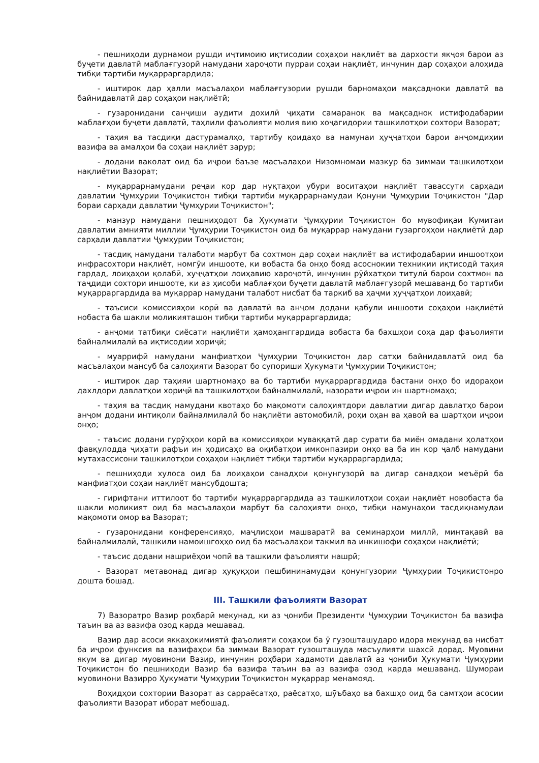- пешниҳоди дурнамои рушди иҷтимоию иқтисодии соҳаҳои нақлиёт ва дархости якҷоя барои аз буҷети давлатӣ маблағгузорӣ намудани хароҷоти пурраи соҳаи нақлиёт, инчунин дар соҳаҳои алоҳида тибқи тартиби муқарраргардида;
- иштирок дар ҳалли масъалаҳои маблағгузории рушди барномаҳои мақсадноки давлатӣ ва байнидавлатӣ дар соҳаҳои нақлиётӣ;
- гузаронидани санҷиши аудити дохилӣ ҷиҳати самаранок ва мақсаднок истифодабарии маблағҳои буҷети давлатӣ, таҳлили фаъолияти молия вию хоҷагидории ташкилотҳои сохтори Вазорат;
- таҳия ва тасдиқи дастурамалҳо, тартибу қоидаҳо ва намунаи ҳуҷҷатҳои барои анҷомдиҳии вазифа ва амалҳои ба соҳаи нақлиёт зарур;
- додани ваколат оид ба иҷрои баъзе масъалаҳои Низомномаи мазкур ба зиммаи ташкилотҳои нақлиётии Вазорат;
- муқаррарнамудани реҷаи кор дар нуқтаҳои убури воситаҳои нақлиёт тавассути сарҳади давлатии Ҷумҳурии Тоҷикистон тибқи тартиби муқаррарнамудаи Қонуни Ҷумҳурии Тоҷикистон "Дар бораи сарҳади давлатии Ҷумҳурии Тоҷикистон";
- манзур намудани пешниҳодот ба Ҳукумати Ҷумҳурии Тоҷикистон бо мувофиқаи Кумитаи давлатии амнияти миллии Ҷумҳурии Тоҷикистон оид ба муқаррар намудани гузаргоҳҳои нақлиётӣ дар сарҳади давлатии Ҷумҳурии Тоҷикистон;
- тасдиқ намудани талаботи марбут ба сохтмон дар соҳаи нақлиёт ва истифодабарии иншоотҳои инфрасохтори нақлиёт, номгӯи иншооте, ки вобаста ба онҳо бояд асоснокии техникии иқтисодӣ таҳия гардад, лоиҳаҳои қолабӣ, хуҷҷатҳои лоиҳавию хароҷотӣ, инчунин рӯйхатҳои титулӣ барои сохтмон ва таҷдиди сохтори иншооте, ки аз ҳисоби маблағҳои буҷети давлатӣ маблағгузорӣ мешаванд бо тартиби муқарраргардида ва муқаррар намудани талабот нисбат ба таркиб ва ҳаҷми ҳуҷҷатҳои лоиҳавӣ;
- таъсиси комиссияҳои корӣ ва давлатӣ ва анҷом додани қабули иншооти соҳаҳои нақлиётӣ нобаста ба шакли моликияташон тибқи тартиби муқарраргардида;
- анҷоми татбиқи сиёсати нақлиёти ҳамоҳанггардида вобаста ба бахшҳои соҳа дар фаъолияти байналмилалӣ ва иқтисодии хориҷӣ;
- муаррифӣ намудани манфиатҳои Ҷумҳурии Тоҷикистон дар сатҳи байнидавлатӣ оид ба масъалаҳои мансуб ба салоҳияти Вазорат бо супориши Ҳукумати Ҷумҳурии Тоҷикистон;
- иштирок дар таҳияи шартномаҳо ва бо тартиби муқарраргардида бастани онҳо бо идораҳои дахлдори давлатҳои хориҷӣ ва ташкилотҳои байналмилалӣ, назорати иҷрои ин шартномаҳо;
- таҳия ва тасдиқ намудани квотаҳо бо мақомоти салоҳиятдори давлатии дигар давлатҳо барои анҷом додани интиқоли байналмилалӣ бо нақлиёти автомобилӣ, роҳи оҳан ва ҳавоӣ ва шартҳои иҷрои онҳо;
- таъсис додани гурӯҳҳои корӣ ва комиссияҳои муваққатӣ дар сурати ба миён омадани ҳолатҳои фавқулодда ҷиҳати рафъи ин ҳодисаҳо ва оқибатҳои имконпазири онҳо ва ба ин кор ҷалб намудани мутахассисони ташкилотҳои соҳаҳои нақлиёт тибқи тартиби муқарраргардида;
- пешниҳоди хулоса оид ба лоиҳаҳои санадҳои қонунгузорӣ ва дигар санадҳои меъёрӣ ба манфиатҳои соҳаи нақлиёт мансубдошта;
- гирифтани иттилоот бо тартиби муқарраргардида аз ташкилотҳои соҳаи нақлиёт новобаста ба шакли моликият оид ба масъалаҳои марбут ба салоҳияти онҳо, тибқи намунаҳои тасдиқнамудаи мақомоти омор ва Вазорат;
- гузаронидани конференсияҳо, маҷлисҳои машваратӣ ва семинарҳои миллӣ, минтақавӣ ва байналмилалӣ, ташкили намоишгоҳҳо оид ба масъалаҳои такмил ва инкишофи соҳаҳои нақлиётӣ;
- таъсис додани нашриёҳои чопӣ ва ташкили фаъолияти нашрӣ;
- Вазорат метавонад дигар ҳуқуқҳои пешбининамудаи қонунгузории Ҷумҳурии Тоҷикистонро дошта бошад.
III. Ташкили фаъолияти Вазорат
7) Вазоратро Вазир роҳбарӣ мекунад, ки аз ҷониби Президенти Ҷумҳурии Тоҷикистон ба вазифа таъин ва аз вазифа озод карда мешавад.
Вазир дар асоси яккаҳокимиятӣ фаъолияти соҳаҳои ба ӯ гузошташударо идора мекунад ва нисбат ба иҷрои функсия ва вазифаҳои ба зиммаи Вазорат гузошташуда масъулияти шахсӣ дорад. Муовини якум ва дигар муовинони Вазир, инчунин роҳбари хадамоти давлатӣ аз ҷониби Ҳукумати Ҷумҳурии Тоҷикистон бо пешниҳоди Вазир ба вазифа таъин ва аз вазифа озод карда мешаванд. Шумораи муовинони Вазирро Ҳукумати Ҷумҳурии Тоҷикистон муқаррар менамояд.
Воҳидҳои сохтории Вазорат аз сарраёсатҳо, раёсатҳо, шӯъбаҳо ва бахшҳо оид ба самтҳои асосии фаъолияти Вазорат иборат мебошад.